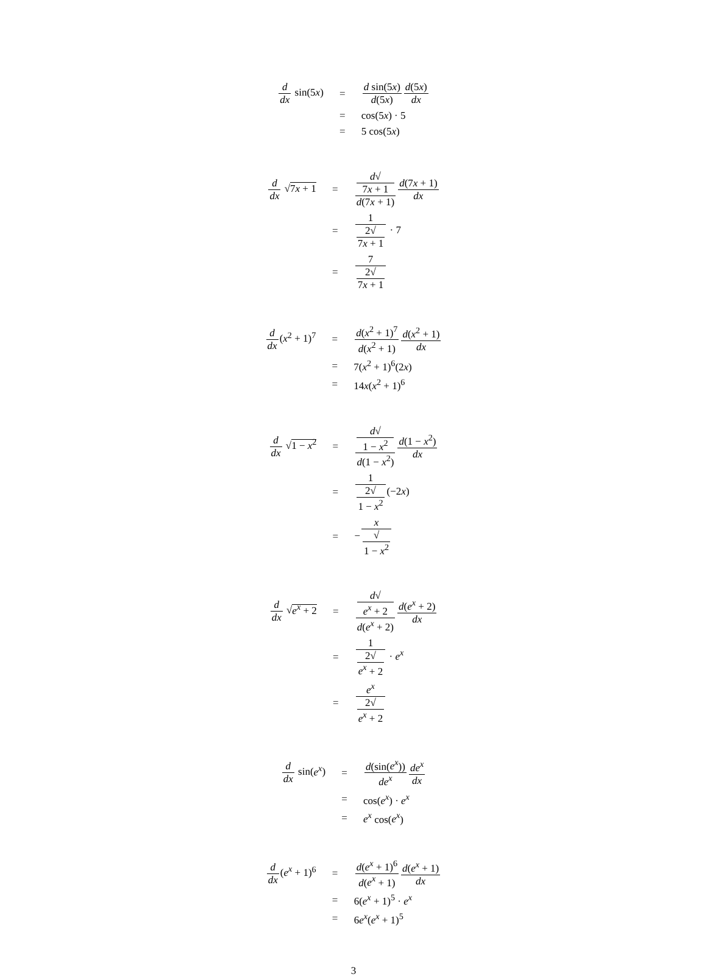| d dx sin(5 x ) | = | d sin(5 x ) d (5 x ) d (5 x ) dx |
| | = | cos(5 x ) · 5 |
| | = | 5 cos(5 x ) |
| d dx √ 7 x + 1 | = | d √ 7 x + 1 d (7 x + 1) d (7 x + 1) dx |
| | = | 1 2√ 7 x + 1 · 7 |
| | = | 7 2√ 7 x + 1 |
| d dx ( x<sup>2</sup> + 1)<sup>7</sup> | = | d ( x<sup>2</sup> + 1)<sup>7</sup> d ( x<sup>2</sup> + 1) d ( x<sup>2</sup> + 1) dx |
| | = | 7( x<sup>2</sup> + 1)<sup>6</sup>(2 x ) |
| | = | 14 x ( x<sup>2</sup> + 1)<sup>6</sup> |
| d dx √ 1 − x<sup>2</sup> | = | d √ 1 − x<sup>2</sup> d (1 − x<sup>2</sup>) d (1 − x<sup>2</sup>) dx |
| | = | 1 2√ 1 − x<sup>2</sup> (−2 x ) |
| | = | − x √ 1 − x<sup>2</sup> |
| d dx √ e<sup>x</sup> + 2 | = | d √ e<sup>x</sup> + 2 d ( e<sup>x</sup> + 2) d ( e<sup>x</sup> + 2) dx |
| | = | 1 2√ e<sup>x</sup> + 2 · e<sup>x</sup> |
| | = | e<sup>x</sup> 2√ e<sup>x</sup> + 2 |
| d dx sin( e<sup>x</sup> ) | = | d (sin( e<sup>x</sup> )) de<sup>x</sup> de<sup>x</sup> dx |
| | = | cos( e<sup>x</sup> ) · e<sup>x</sup> |
| | = | e<sup>x</sup> cos( e<sup>x</sup> ) |
| d dx ( e<sup>x</sup> + 1)<sup>6</sup> | = | d ( e<sup>x</sup> + 1)<sup>6</sup> d ( e<sup>x</sup> + 1) d ( e<sup>x</sup> + 1) dx |
| | = | 6( e<sup>x</sup> + 1)<sup>5</sup> · e<sup>x</sup> |
| | = | 6 e<sup>x</sup> ( e<sup>x</sup> + 1)<sup>5</sup> |
3